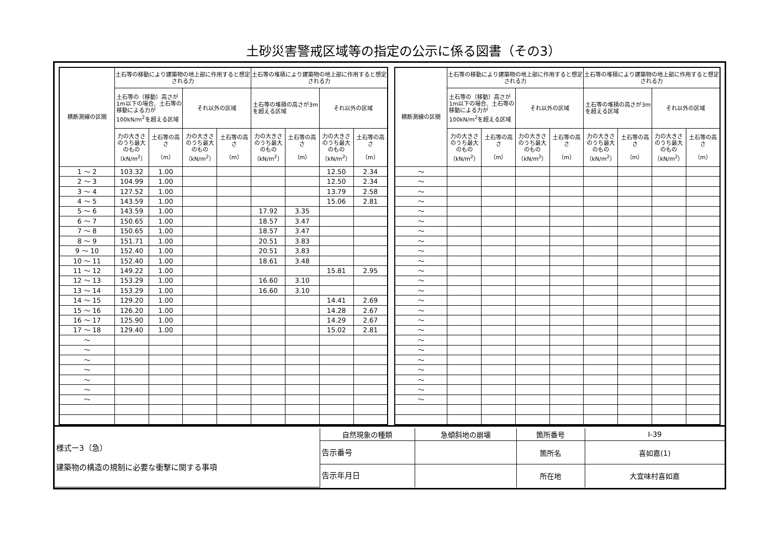土砂災害警戒区域等の指定の公示に係る図書（その3）
| 横断測線の区間 | 土石等の移動により建築物の地上部に作用すると想定される力 | | | | 土石等の堆積により建築物の地上部に作用すると想定される力 | | | |
| --- | --- | --- | --- | --- | --- | --- | --- | --- |
| | 土石等の（移動）高さが1m以下の場合、土石等の移動による力が100kN/m<sup>2</sup>を超える区域 | | それ以外の区域 | | 土石等の堆積の高さが3mを超える区域 | | それ以外の区域 | |
| | 力の大きさのうち最大のもの （kN/m<sup>2</sup>） | 土石等の高さ （m） | 力の大きさのうち最大のもの （kN/m<sup>2</sup>） | 土石等の高さ （m） | 力の大きさのうち最大のもの （kN/m<sup>2</sup>） | 土石等の高さ （m） | 力の大きさのうち最大のもの （kN/m<sup>2</sup>） | 土石等の高さ （m） |
| 1 ～ 2 | 103.32 | 1.00 | | | | | 12.50 | 2.34 |
| 2 ～ 3 | 104.99 | 1.00 | | | | | 12.50 | 2.34 |
| 3 ～ 4 | 127.52 | 1.00 | | | | | 13.79 | 2.58 |
| 4 ～ 5 | 143.59 | 1.00 | | | | | 15.06 | 2.81 |
| 5 ～ 6 | 143.59 | 1.00 | | | 17.92 | 3.35 | | |
| 6 ～ 7 | 150.65 | 1.00 | | | 18.57 | 3.47 | | |
| 7 ～ 8 | 150.65 | 1.00 | | | 18.57 | 3.47 | | |
| 8 ～ 9 | 151.71 | 1.00 | | | 20.51 | 3.83 | | |
| 9 ～ 10 | 152.40 | 1.00 | | | 20.51 | 3.83 | | |
| 10 ～ 11 | 152.40 | 1.00 | | | 18.61 | 3.48 | | |
| 11 ～ 12 | 149.22 | 1.00 | | | | | 15.81 | 2.95 |
| 12 ～ 13 | 153.29 | 1.00 | | | 16.60 | 3.10 | | |
| 13 ～ 14 | 153.29 | 1.00 | | | 16.60 | 3.10 | | |
| 14 ～ 15 | 129.20 | 1.00 | | | | | 14.41 | 2.69 |
| 15 ～ 16 | 126.20 | 1.00 | | | | | 14.28 | 2.67 |
| 16 ～ 17 | 125.90 | 1.00 | | | | | 14.29 | 2.67 |
| 17 ～ 18 | 129.40 | 1.00 | | | | | 15.02 | 2.81 |
| ～ | | | | | | | | |
| ～ | | | | | | | | |
| ～ | | | | | | | | |
| ～ | | | | | | | | |
| ～ | | | | | | | | |
| ～ | | | | | | | | |
| ～ | | | | | | | | |
| 横断測線の区間 | 土石等の移動により建築物の地上部に作用すると想定される力 | | | | 土石等の堆積により建築物の地上部に作用すると想定される力 | | | |
| --- | --- | --- | --- | --- | --- | --- | --- | --- |
| | 土石等の（移動）高さが1m以下の場合、土石等の移動による力が100kN/m<sup>2</sup>を超える区域 | | それ以外の区域 | | 土石等の堆積の高さが3mを超える区域 | | それ以外の区域 | |
| | 力の大きさのうち最大のもの （kN/m<sup>2</sup>） | 土石等の高さ （m） | 力の大きさのうち最大のもの （kN/m<sup>2</sup>） | 土石等の高さ （m） | 力の大きさのうち最大のもの （kN/m<sup>2</sup>） | 土石等の高さ （m） | 力の大きさのうち最大のもの （kN/m<sup>2</sup>） | 土石等の高さ （m） |
| ～ | | | | | | | | |
| ～ | | | | | | | | |
| ～ | | | | | | | | |
| ～ | | | | | | | | |
| ～ | | | | | | | | |
| ～ | | | | | | | | |
| ～ | | | | | | | | |
| ～ | | | | | | | | |
| ～ | | | | | | | | |
| ～ | | | | | | | | |
| ～ | | | | | | | | |
| ～ | | | | | | | | |
| ～ | | | | | | | | |
| ～ | | | | | | | | |
| ～ | | | | | | | | |
| ～ | | | | | | | | |
| ～ | | | | | | | | |
| ～ | | | | | | | | |
| ～ | | | | | | | | |
| ～ | | | | | | | | |
| ～ | | | | | | | | |
| ～ | | | | | | | | |
| ～ | | | | | | | | |
| ～ | | | | | | | | |
| 様式ー3（急） 建築物の構造の規制に必要な衝撃に関する事項 | 自然現象の種類 | 急傾斜地の崩壊 | 箇所番号 | Ⅰ-39 |
| | 告示番号 | | 箇所名 | 喜如嘉(1) |
| | 告示年月日 | | 所在地 | 大宜味村喜如嘉 |